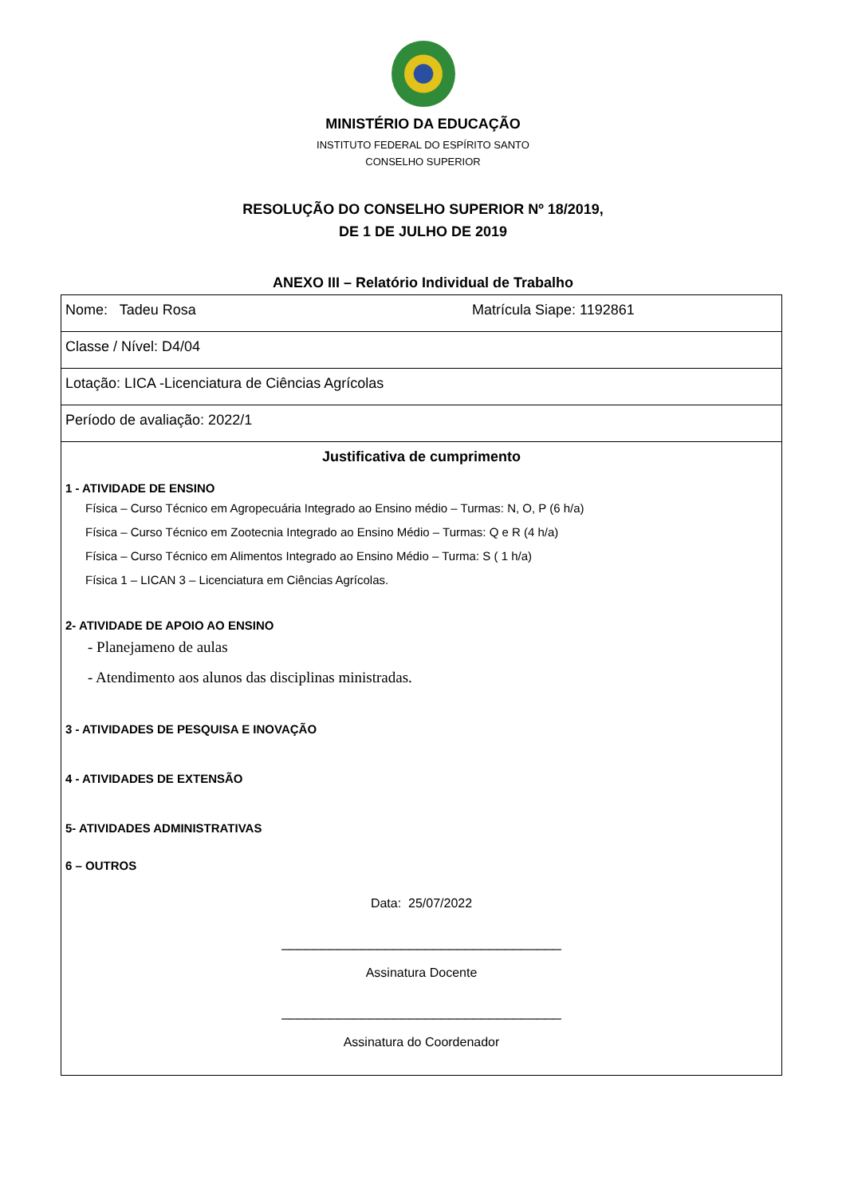MINISTÉRIO DA EDUCAÇÃO
INSTITUTO FEDERAL DO ESPÍRITO SANTO
CONSELHO SUPERIOR
RESOLUÇÃO DO CONSELHO SUPERIOR Nº 18/2019,
DE 1 DE JULHO DE 2019
ANEXO III – Relatório Individual de Trabalho
| Nome: Tadeu Rosa Matrícula Siape: 1192861 |
| Classe / Nível: D4/04 |
| Lotação: LICA -Licenciatura de Ciências Agrícolas |
| Período de avaliação: 2022/1 |
| Justificativa de cumprimento 1 - ATIVIDADE DE ENSINO Física – Curso Técnico em Agropecuária Integrado ao Ensino médio – Turmas: N, O, P (6 h/a) Física – Curso Técnico em Zootecnia Integrado ao Ensino Médio – Turmas: Q e R (4 h/a) Física – Curso Técnico em Alimentos Integrado ao Ensino Médio – Turma: S ( 1 h/a) Física 1 – LICAN 3 – Licenciatura em Ciências Agrícolas. 2- ATIVIDADE DE APOIO AO ENSINO - Planejameno de aulas - Atendimento aos alunos das disciplinas ministradas. 3 - ATIVIDADES DE PESQUISA E INOVAÇÃO 4 - ATIVIDADES DE EXTENSÃO 5- ATIVIDADES ADMINISTRATIVAS 6 – OUTROS Data: 25/07/2022 ___________________________________ Assinatura Docente ___________________________________ Assinatura do Coordenador |